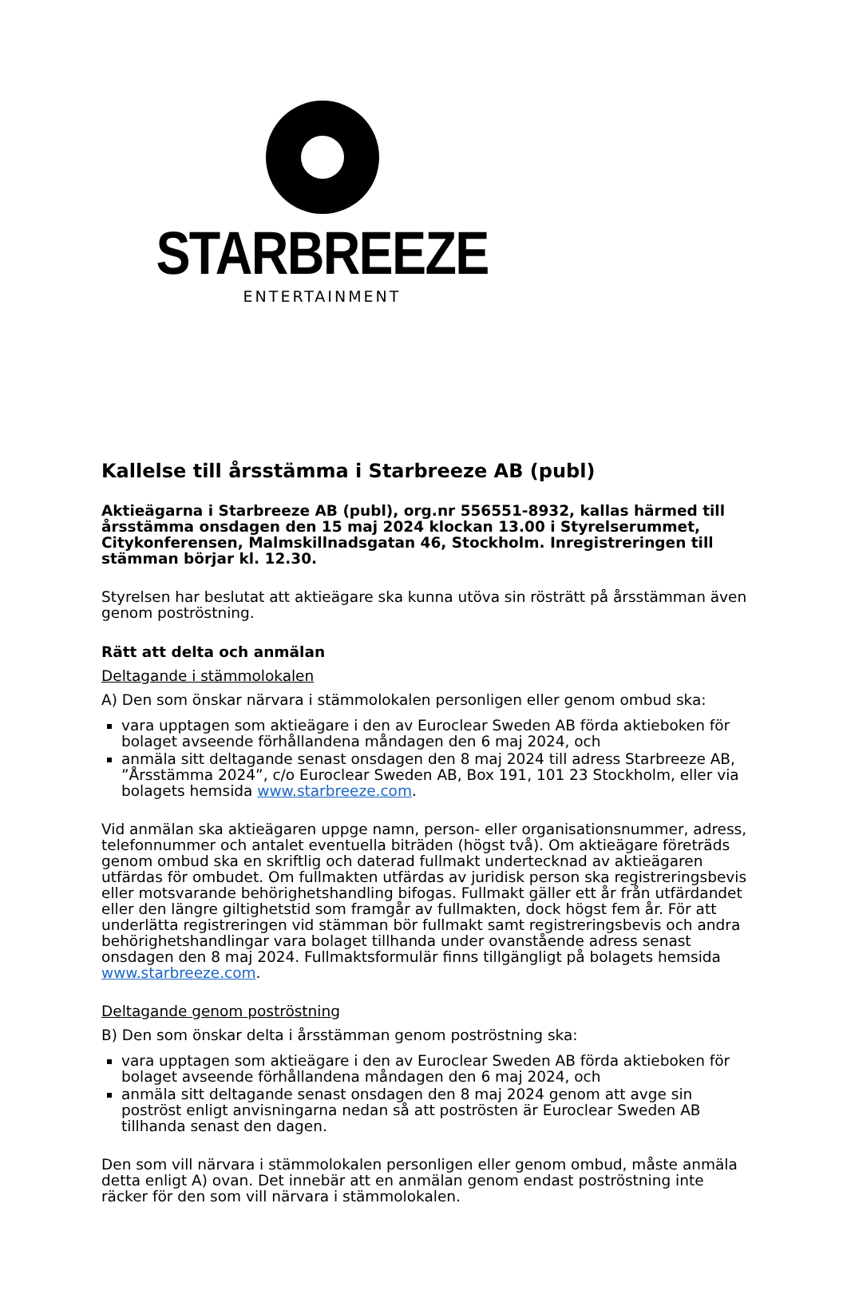STARBREEZE
ENTERTAINMENT
Kallelse till årsstämma i Starbreeze AB (publ)
Aktieägarna i Starbreeze AB (publ), org.nr 556551-8932, kallas härmed till årsstämma onsdagen den 15 maj 2024 klockan 13.00 i Styrelserummet, Citykonferensen, Malmskillnadsgatan 46, Stockholm. Inregistreringen till stämman börjar kl. 12.30.
Styrelsen har beslutat att aktieägare ska kunna utöva sin rösträtt på årsstämman även genom poströstning.
Rätt att delta och anmälan
Deltagande i stämmolokalen
A) Den som önskar närvara i stämmolokalen personligen eller genom ombud ska:
vara upptagen som aktieägare i den av Euroclear Sweden AB förda aktieboken för bolaget avseende förhållandena måndagen den 6 maj 2024, och
anmäla sitt deltagande senast onsdagen den 8 maj 2024 till adress Starbreeze AB, ”Årsstämma 2024”, c/o Euroclear Sweden AB, Box 191, 101 23 Stockholm, eller via bolagets hemsida www.starbreeze.com.
Vid anmälan ska aktieägaren uppge namn, person- eller organisationsnummer, adress, telefonnummer och antalet eventuella biträden (högst två). Om aktieägare företräds genom ombud ska en skriftlig och daterad fullmakt undertecknad av aktieägaren utfärdas för ombudet. Om fullmakten utfärdas av juridisk person ska registreringsbevis eller motsvarande behörighetshandling bifogas. Fullmakt gäller ett år från utfärdandet eller den längre giltighetstid som framgår av fullmakten, dock högst fem år. För att underlätta registreringen vid stämman bör fullmakt samt registreringsbevis och andra behörighetshandlingar vara bolaget tillhanda under ovanstående adress senast onsdagen den 8 maj 2024. Fullmaktsformulär finns tillgängligt på bolagets hemsida www.starbreeze.com.
Deltagande genom poströstning
B) Den som önskar delta i årsstämman genom poströstning ska:
vara upptagen som aktieägare i den av Euroclear Sweden AB förda aktieboken för bolaget avseende förhållandena måndagen den 6 maj 2024, och
anmäla sitt deltagande senast onsdagen den 8 maj 2024 genom att avge sin poströst enligt anvisningarna nedan så att poströsten är Euroclear Sweden AB tillhanda senast den dagen.
Den som vill närvara i stämmolokalen personligen eller genom ombud, måste anmäla detta enligt A) ovan. Det innebär att en anmälan genom endast poströstning inte räcker för den som vill närvara i stämmolokalen.